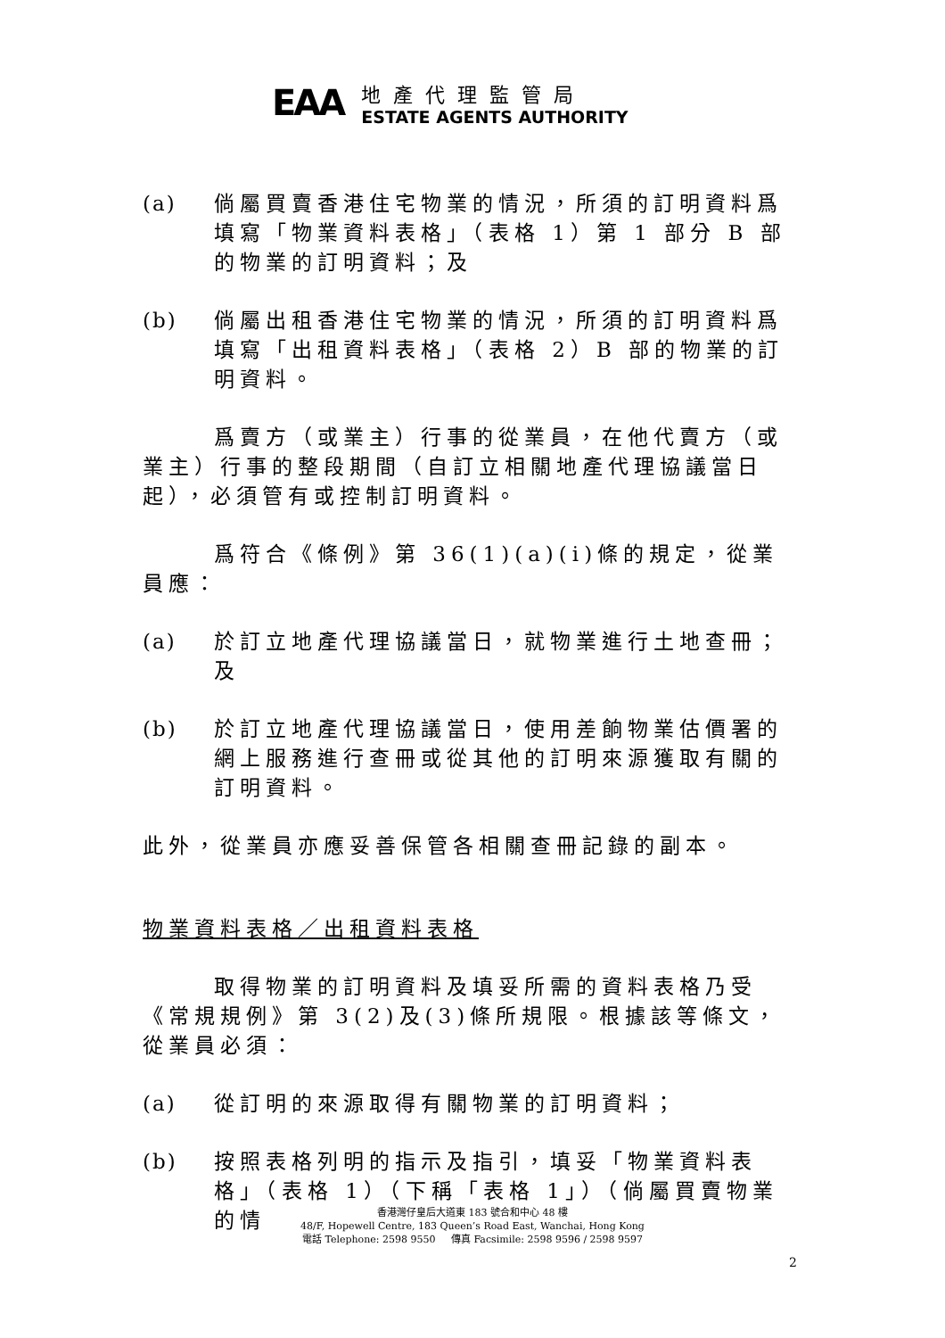EAA
地產代理監管局
ESTATE AGENTS AUTHORITY
(a) 倘屬買賣香港住宅物業的情況，所須的訂明資料爲填寫「物業資料表格」（表格 1）第 1 部分 B 部的物業的訂明資料；及
(b) 倘屬出租香港住宅物業的情況，所須的訂明資料爲填寫「出租資料表格」（表格 2）B 部的物業的訂明資料。
爲賣方（或業主）行事的從業員，在他代賣方（或業主）行事的整段期間（自訂立相關地產代理協議當日起），必須管有或控制訂明資料。
爲符合《條例》第 36(1)(a)(i)條的規定，從業員應：
(a) 於訂立地產代理協議當日，就物業進行土地查冊；及
(b) 於訂立地產代理協議當日，使用差餉物業估價署的網上服務進行查冊或從其他的訂明來源獲取有關的訂明資料。
此外，從業員亦應妥善保管各相關查冊記錄的副本。
物業資料表格／出租資料表格
取得物業的訂明資料及填妥所需的資料表格乃受《常規規例》第 3(2)及(3)條所規限。根據該等條文，從業員必須：
(a) 從訂明的來源取得有關物業的訂明資料；
(b) 按照表格列明的指示及指引，填妥「物業資料表格」（表格 1）（下稱「表格 1」）（倘屬買賣物業的情
香港灣仔皇后大道東 183 號合和中心 48 樓
48/F, Hopewell Centre, 183 Queen’s Road East, Wanchai, Hong Kong
電話 Telephone: 2598 9550 傳真 Facsimile: 2598 9596 / 2598 9597
2